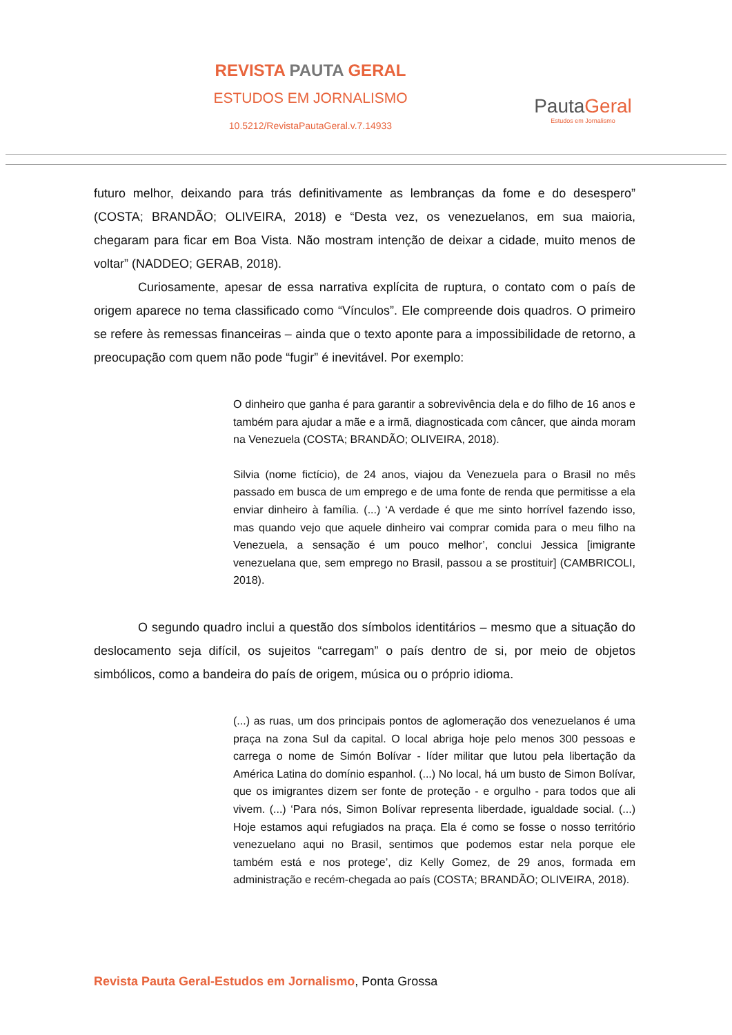REVISTA PAUTA GERAL
ESTUDOS EM JORNALISMO
10.5212/RevistaPautaGeral.v.7.14933
PautaGeral
Estudos em Jornalismo
futuro melhor, deixando para trás definitivamente as lembranças da fome e do desespero” (COSTA; BRANDÃO; OLIVEIRA, 2018) e “Desta vez, os venezuelanos, em sua maioria, chegaram para ficar em Boa Vista. Não mostram intenção de deixar a cidade, muito menos de voltar” (NADDEO; GERAB, 2018).
Curiosamente, apesar de essa narrativa explícita de ruptura, o contato com o país de origem aparece no tema classificado como “Vínculos”. Ele compreende dois quadros. O primeiro se refere às remessas financeiras – ainda que o texto aponte para a impossibilidade de retorno, a preocupação com quem não pode “fugir” é inevitável. Por exemplo:
O dinheiro que ganha é para garantir a sobrevivência dela e do filho de 16 anos e também para ajudar a mãe e a irmã, diagnosticada com câncer, que ainda moram na Venezuela (COSTA; BRANDÃO; OLIVEIRA, 2018).
Silvia (nome fictício), de 24 anos, viajou da Venezuela para o Brasil no mês passado em busca de um emprego e de uma fonte de renda que permitisse a ela enviar dinheiro à família. (...) ‘A verdade é que me sinto horrível fazendo isso, mas quando vejo que aquele dinheiro vai comprar comida para o meu filho na Venezuela, a sensação é um pouco melhor’, conclui Jessica [imigrante venezuelana que, sem emprego no Brasil, passou a se prostituir] (CAMBRICOLI, 2018).
O segundo quadro inclui a questão dos símbolos identitários – mesmo que a situação do deslocamento seja difícil, os sujeitos “carregam” o país dentro de si, por meio de objetos simbólicos, como a bandeira do país de origem, música ou o próprio idioma.
(...) as ruas, um dos principais pontos de aglomeração dos venezuelanos é uma praça na zona Sul da capital. O local abriga hoje pelo menos 300 pessoas e carrega o nome de Simón Bolívar - líder militar que lutou pela libertação da América Latina do domínio espanhol. (...) No local, há um busto de Simon Bolívar, que os imigrantes dizem ser fonte de proteção - e orgulho - para todos que ali vivem. (...) ‘Para nós, Simon Bolívar representa liberdade, igualdade social. (...) Hoje estamos aqui refugiados na praça. Ela é como se fosse o nosso território venezuelano aqui no Brasil, sentimos que podemos estar nela porque ele também está e nos protege’, diz Kelly Gomez, de 29 anos, formada em administração e recém-chegada ao país (COSTA; BRANDÃO; OLIVEIRA, 2018).
Revista Pauta Geral-Estudos em Jornalismo, Ponta Grossa